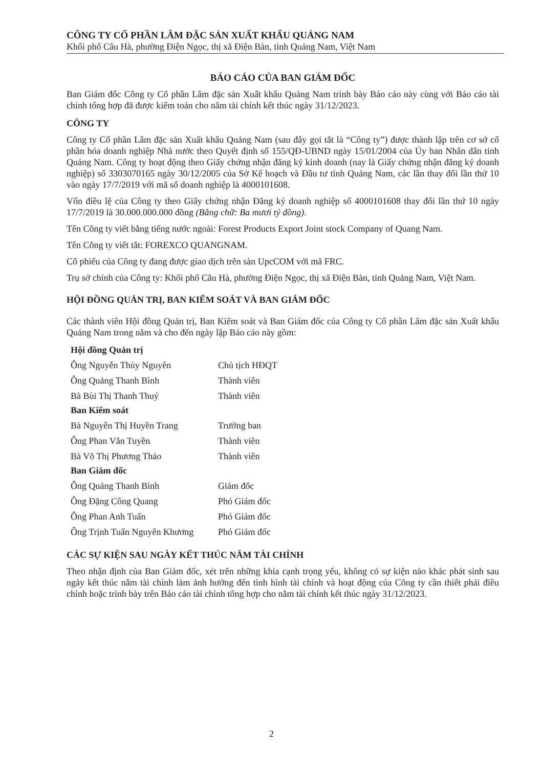CÔNG TY CỔ PHẦN LÂM ĐẶC SẢN XUẤT KHẨU QUẢNG NAM
Khối phố Câu Hà, phường Điện Ngọc, thị xã Điện Bàn, tỉnh Quảng Nam, Việt Nam
BÁO CÁO CỦA BAN GIÁM ĐỐC
Ban Giám đốc Công ty Cổ phần Lâm đặc sản Xuất khẩu Quảng Nam trình bày Báo cáo này cùng với Báo cáo tài chính tổng hợp đã được kiểm toán cho năm tài chính kết thúc ngày 31/12/2023.
CÔNG TY
Công ty Cổ phần Lâm đặc sản Xuất khẩu Quảng Nam (sau đây gọi tắt là “Công ty”) được thành lập trên cơ sở cổ phần hóa doanh nghiệp Nhà nước theo Quyết định số 155/QĐ-UBND ngày 15/01/2004 của Ủy ban Nhân dân tỉnh Quảng Nam. Công ty hoạt động theo Giấy chứng nhận đăng ký kinh doanh (nay là Giấy chứng nhận đăng ký doanh nghiệp) số 3303070165 ngày 30/12/2005 của Sở Kế hoạch và Đầu tư tỉnh Quảng Nam, các lần thay đổi lần thứ 10 vào ngày 17/7/2019 với mã số doanh nghiệp là 4000101608.
Vốn điều lệ của Công ty theo Giấy chứng nhận Đăng ký doanh nghiệp số 4000101608 thay đổi lần thứ 10 ngày 17/7/2019 là 30.000.000.000 đồng (Bằng chữ: Ba mươi tỷ đồng).
Tên Công ty viết bằng tiếng nước ngoài: Forest Products Export Joint stock Company of Quang Nam.
Tên Công ty viết tắt: FOREXCO QUANGNAM.
Cổ phiếu của Công ty đang được giao dịch trên sàn UpcCOM với mã FRC.
Trụ sở chính của Công ty: Khối phố Câu Hà, phường Điện Ngọc, thị xã Điện Bàn, tỉnh Quảng Nam, Việt Nam.
HỘI ĐỒNG QUẢN TRỊ, BAN KIỂM SOÁT VÀ BAN GIÁM ĐỐC
Các thành viên Hội đồng Quản trị, Ban Kiểm soát và Ban Giám đốc của Công ty Cổ phần Lâm đặc sản Xuất khẩu Quảng Nam trong năm và cho đến ngày lập Báo cáo này gồm:
| Hội đồng Quản trị | |
| Ông Nguyễn Thủy Nguyên | Chủ tịch HĐQT |
| Ông Quảng Thanh Bình | Thành viên |
| Bà Bùi Thị Thanh Thuý | Thành viên |
| Ban Kiểm soát | |
| Bà Nguyễn Thị Huyền Trang | Trưởng ban |
| Ông Phan Văn Tuyền | Thành viên |
| Bà Võ Thị Phương Thảo | Thành viên |
| Ban Giám đốc | |
| Ông Quảng Thanh Bình | Giám đốc |
| Ông Đặng Công Quang | Phó Giám đốc |
| Ông Phan Anh Tuấn | Phó Giám đốc |
| Ông Trịnh Tuấn Nguyên Khương | Phó Giám đốc |
CÁC SỰ KIỆN SAU NGÀY KẾT THÚC NĂM TÀI CHÍNH
Theo nhận định của Ban Giám đốc, xét trên những khía cạnh trọng yếu, không có sự kiện nào khác phát sinh sau ngày kết thúc năm tài chính làm ảnh hưởng đến tình hình tài chính và hoạt động của Công ty cần thiết phải điều chỉnh hoặc trình bày trên Báo cáo tài chính tổng hợp cho năm tài chính kết thúc ngày 31/12/2023.
2